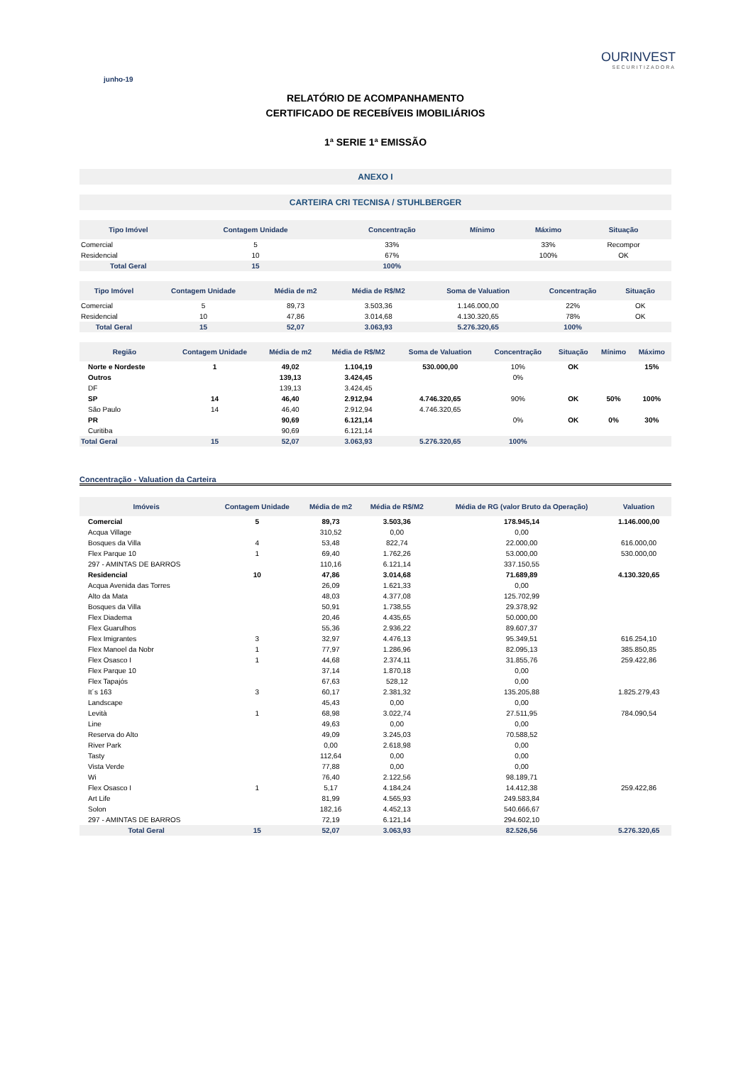junho-19
OURINVEST
SECURITIZADORA
RELATÓRIO DE ACOMPANHAMENTO
CERTIFICADO DE RECEBÍVEIS IMOBILIÁRIOS
1ª SERIE 1ª EMISSÃO
ANEXO I
CARTEIRA CRI TECNISA / STUHLBERGER
| Tipo Imóvel | Contagem Unidade | Concentração | Mínimo | Máximo | Situação | |
| --- | --- | --- | --- | --- | --- | --- |
| Comercial | 5 | 33% | | 33% | Recompor | |
| Residencial | 10 | 67% | | 100% | OK | |
| Total Geral | 15 | 100% | | | | |
| Tipo Imóvel | Contagem Unidade | Média de m2 | Média de R$/M2 | Soma de Valuation | Concentração | Situação | |
| --- | --- | --- | --- | --- | --- | --- | --- |
| Comercial | 5 | 89,73 | 3.503,36 | 1.146.000,00 | 22% | OK | |
| Residencial | 10 | 47,86 | 3.014,68 | 4.130.320,65 | 78% | OK | |
| Total Geral | 15 | 52,07 | 3.063,93 | 5.276.320,65 | 100% | | |
| Região | Contagem Unidade | Média de m2 | Média de R$/M2 | Soma de Valuation | Concentração | Situação | Mínimo | Máximo |
| --- | --- | --- | --- | --- | --- | --- | --- | --- |
| Norte e Nordeste | 1 | 49,02 | 1.104,19 | 530.000,00 | 10% | OK | | 15% |
| Outros | | 139,13 | 3.424,45 | | 0% | | | |
| DF | | 139,13 | 3.424,45 | | | | | |
| SP | 14 | 46,40 | 2.912,94 | 4.746.320,65 | 90% | OK | 50% | 100% |
| São Paulo | 14 | 46,40 | 2.912,94 | 4.746.320,65 | | | | |
| PR | | 90,69 | 6.121,14 | | 0% | OK | 0% | 30% |
| Curitiba | | 90,69 | 6.121,14 | | | | | |
| Total Geral | 15 | 52,07 | 3.063,93 | 5.276.320,65 | 100% | | | |
Concentração - Valuation da Carteira
| Imóveis | Contagem Unidade | Média de m2 | Média de R$/M2 | Média de RG (valor Bruto da Operação) | Valuation | |
| --- | --- | --- | --- | --- | --- | --- |
| Comercial | 5 | 89,73 | 3.503,36 | 178.945,14 | 1.146.000,00 | |
| Acqua Village | | 310,52 | 0,00 | 0,00 | | |
| Bosques da Villa | 4 | 53,48 | 822,74 | 22.000,00 | 616.000,00 | |
| Flex Parque 10 | 1 | 69,40 | 1.762,26 | 53.000,00 | 530.000,00 | |
| 297 - AMINTAS DE BARROS | | 110,16 | 6.121,14 | 337.150,55 | | |
| Residencial | 10 | 47,86 | 3.014,68 | 71.689,89 | 4.130.320,65 | |
| Acqua Avenida das Torres | | 26,09 | 1.621,33 | 0,00 | | |
| Alto da Mata | | 48,03 | 4.377,08 | 125.702,99 | | |
| Bosques da Villa | | 50,91 | 1.738,55 | 29.378,92 | | |
| Flex Diadema | | 20,46 | 4.435,65 | 50.000,00 | | |
| Flex Guarulhos | | 55,36 | 2.936,22 | 89.607,37 | | |
| Flex Imigrantes | 3 | 32,97 | 4.476,13 | 95.349,51 | 616.254,10 | |
| Flex Manoel da Nobr | 1 | 77,97 | 1.286,96 | 82.095,13 | 385.850,85 | |
| Flex Osasco I | 1 | 44,68 | 2.374,11 | 31.855,76 | 259.422,86 | |
| Flex Parque 10 | | 37,14 | 1.870,18 | 0,00 | | |
| Flex Tapajós | | 67,63 | 528,12 | 0,00 | | |
| It´s 163 | 3 | 60,17 | 2.381,32 | 135.205,88 | 1.825.279,43 | |
| Landscape | | 45,43 | 0,00 | 0,00 | | |
| Levità | 1 | 68,98 | 3.022,74 | 27.511,95 | 784.090,54 | |
| Line | | 49,63 | 0,00 | 0,00 | | |
| Reserva do Alto | | 49,09 | 3.245,03 | 70.588,52 | | |
| River Park | | 0,00 | 2.618,98 | 0,00 | | |
| Tasty | | 112,64 | 0,00 | 0,00 | | |
| Vista Verde | | 77,88 | 0,00 | 0,00 | | |
| Wi | | 76,40 | 2.122,56 | 98.189,71 | | |
| Flex Osasco I | 1 | 5,17 | 4.184,24 | 14.412,38 | 259.422,86 | |
| Art Life | | 81,99 | 4.565,93 | 249.583,84 | | |
| Solon | | 182,16 | 4.452,13 | 540.666,67 | | |
| 297 - AMINTAS DE BARROS | | 72,19 | 6.121,14 | 294.602,10 | | |
| Total Geral | 15 | 52,07 | 3.063,93 | 82.526,56 | 5.276.320,65 | |